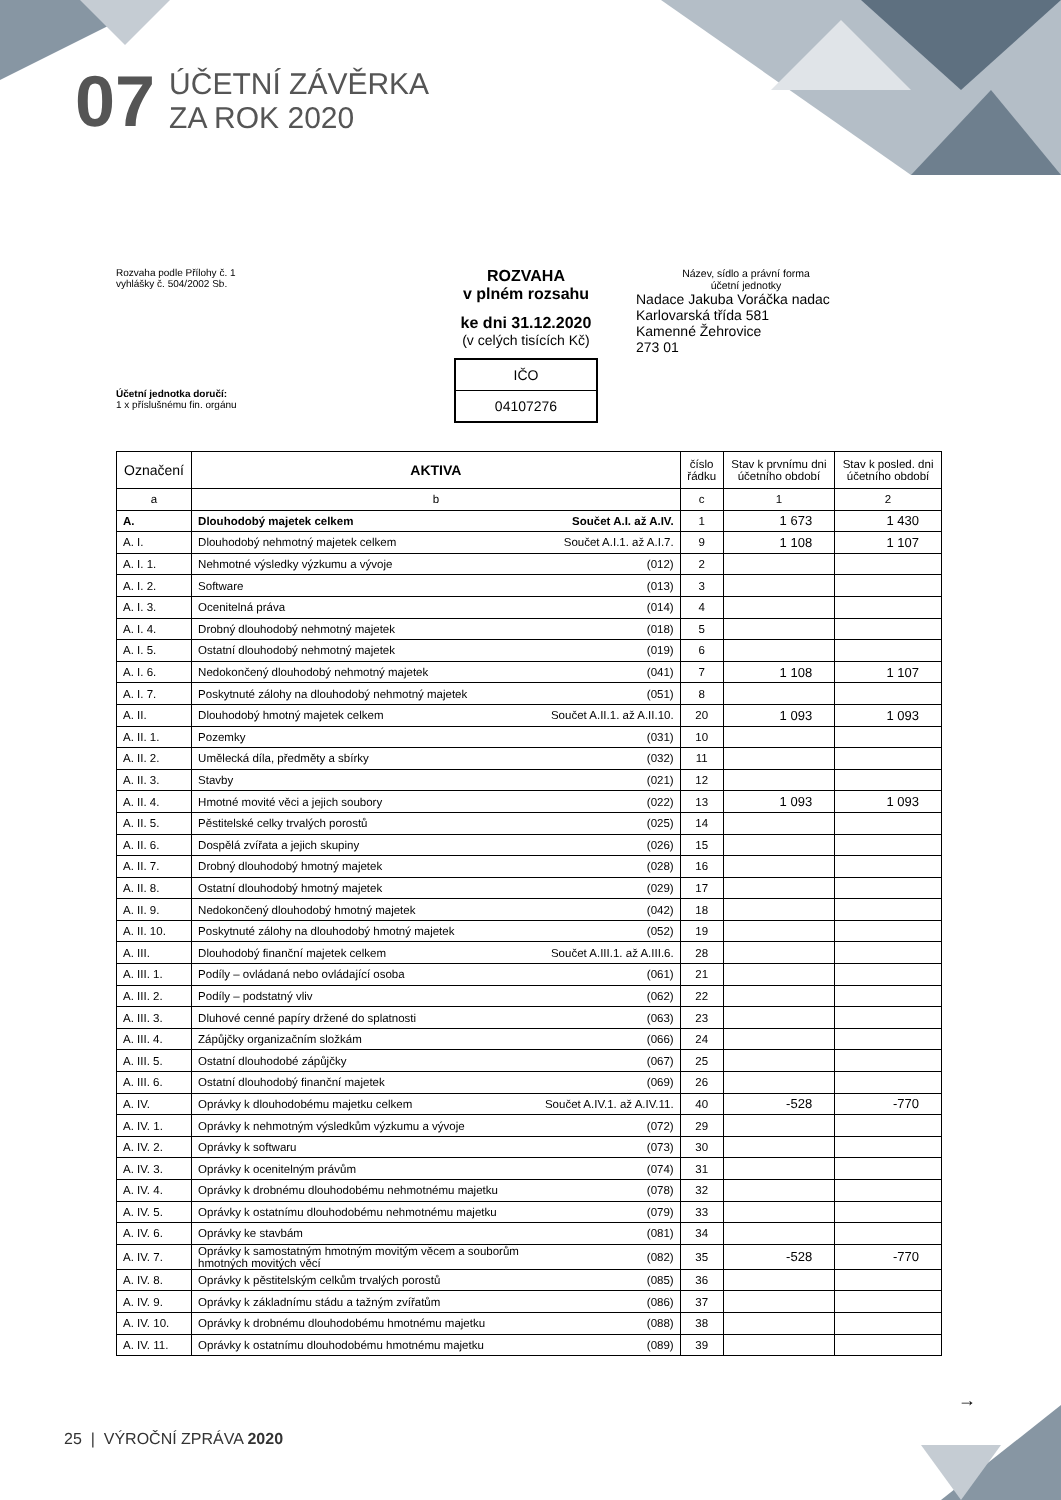07
ÚČETNÍ ZÁVĚRKA
ZA ROK 2020
Rozvaha podle Přílohy č. 1
vyhlášky č. 504/2002 Sb.
Účetní jednotka doručí:
1 x příslušnému fin. orgánu
ROZVAHA
v plném rozsahu
ke dni 31.12.2020
(v celých tisících Kč)
IČO
04107276
Název, sídlo a právní forma
účetní jednotky
Nadace Jakuba Voráčka nadac
Karlovarská třída 581
Kamenné Žehrovice
273 01
| Označení | AKTIVA | | číslo řádku | Stav k prvnímu dni účetního období | Stav k posled. dni účetního období |
| --- | --- | --- | --- | --- | --- |
| a | b | | c | 1 | 2 |
| A. | Dlouhodobý majetek celkem | Součet A.I. až A.IV. | 1 | 1 673 | 1 430 |
| A. I. | Dlouhodobý nehmotný majetek celkem | Součet A.I.1. až A.I.7. | 9 | 1 108 | 1 107 |
| A. I. 1. | Nehmotné výsledky výzkumu a vývoje | (012) | 2 | | |
| A. I. 2. | Software | (013) | 3 | | |
| A. I. 3. | Ocenitelná práva | (014) | 4 | | |
| A. I. 4. | Drobný dlouhodobý nehmotný majetek | (018) | 5 | | |
| A. I. 5. | Ostatní dlouhodobý nehmotný majetek | (019) | 6 | | |
| A. I. 6. | Nedokončený dlouhodobý nehmotný majetek | (041) | 7 | 1 108 | 1 107 |
| A. I. 7. | Poskytnuté zálohy na dlouhodobý nehmotný majetek | (051) | 8 | | |
| A. II. | Dlouhodobý hmotný majetek celkem | Součet A.II.1. až A.II.10. | 20 | 1 093 | 1 093 |
| A. II. 1. | Pozemky | (031) | 10 | | |
| A. II. 2. | Umělecká díla, předměty a sbírky | (032) | 11 | | |
| A. II. 3. | Stavby | (021) | 12 | | |
| A. II. 4. | Hmotné movité věci a jejich soubory | (022) | 13 | 1 093 | 1 093 |
| A. II. 5. | Pěstitelské celky trvalých porostů | (025) | 14 | | |
| A. II. 6. | Dospělá zvířata a jejich skupiny | (026) | 15 | | |
| A. II. 7. | Drobný dlouhodobý hmotný majetek | (028) | 16 | | |
| A. II. 8. | Ostatní dlouhodobý hmotný majetek | (029) | 17 | | |
| A. II. 9. | Nedokončený dlouhodobý hmotný majetek | (042) | 18 | | |
| A. II. 10. | Poskytnuté zálohy na dlouhodobý hmotný majetek | (052) | 19 | | |
| A. III. | Dlouhodobý finanční majetek celkem | Součet A.III.1. až A.III.6. | 28 | | |
| A. III. 1. | Podíly – ovládaná nebo ovládající osoba | (061) | 21 | | |
| A. III. 2. | Podíly – podstatný vliv | (062) | 22 | | |
| A. III. 3. | Dluhové cenné papíry držené do splatnosti | (063) | 23 | | |
| A. III. 4. | Zápůjčky organizačním složkám | (066) | 24 | | |
| A. III. 5. | Ostatní dlouhodobé zápůjčky | (067) | 25 | | |
| A. III. 6. | Ostatní dlouhodobý finanční majetek | (069) | 26 | | |
| A. IV. | Oprávky k dlouhodobému majetku celkem | Součet A.IV.1. až A.IV.11. | 40 | -528 | -770 |
| A. IV. 1. | Oprávky k nehmotným výsledkům výzkumu a vývoje | (072) | 29 | | |
| A. IV. 2. | Oprávky k softwaru | (073) | 30 | | |
| A. IV. 3. | Oprávky k ocenitelným právům | (074) | 31 | | |
| A. IV. 4. | Oprávky k drobnému dlouhodobému nehmotnému majetku | (078) | 32 | | |
| A. IV. 5. | Oprávky k ostatnímu dlouhodobému nehmotnému majetku | (079) | 33 | | |
| A. IV. 6. | Oprávky ke stavbám | (081) | 34 | | |
| A. IV. 7. | Oprávky k samostatným hmotným movitým věcem a souborům hmotných movitých věcí | (082) | 35 | -528 | -770 |
| A. IV. 8. | Oprávky k pěstitelským celkům trvalých porostů | (085) | 36 | | |
| A. IV. 9. | Oprávky k základnímu stádu a tažným zvířatům | (086) | 37 | | |
| A. IV. 10. | Oprávky k drobnému dlouhodobému hmotnému majetku | (088) | 38 | | |
| A. IV. 11. | Oprávky k ostatnímu dlouhodobému hmotnému majetku | (089) | 39 | | |
→
25 | VÝROČNÍ ZPRÁVA 2020